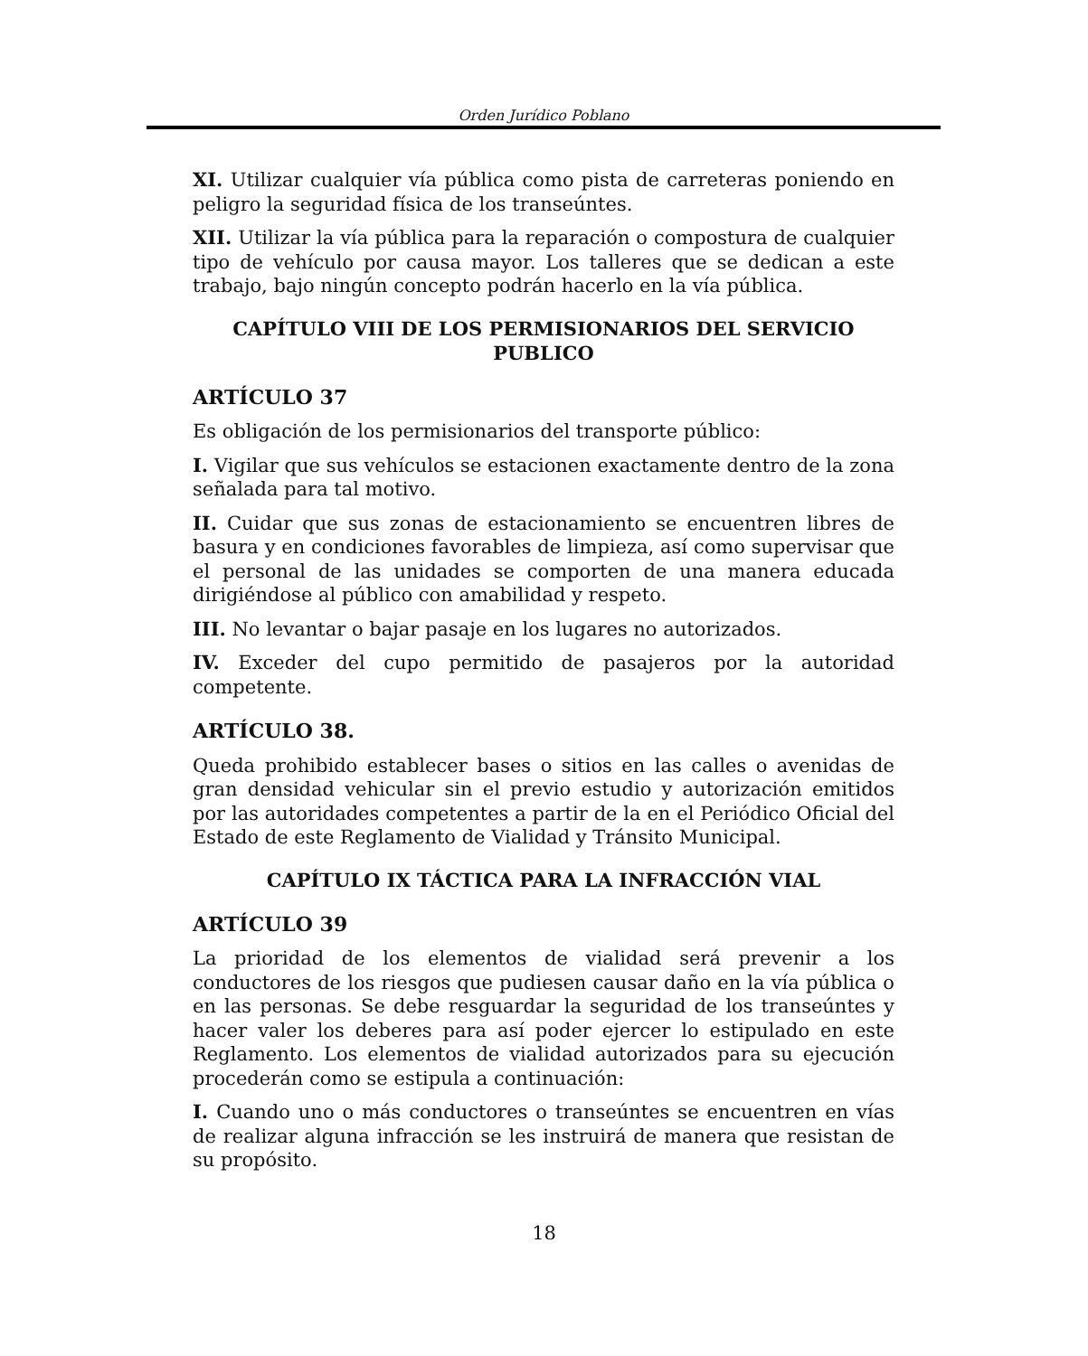Orden Jurídico Poblano
XI. Utilizar cualquier vía pública como pista de carreteras poniendo en peligro la seguridad física de los transeúntes.
XII. Utilizar la vía pública para la reparación o compostura de cualquier tipo de vehículo por causa mayor. Los talleres que se dedican a este trabajo, bajo ningún concepto podrán hacerlo en la vía pública.
CAPÍTULO VIII DE LOS PERMISIONARIOS DEL SERVICIO PUBLICO
ARTÍCULO 37
Es obligación de los permisionarios del transporte público:
I. Vigilar que sus vehículos se estacionen exactamente dentro de la zona señalada para tal motivo.
II. Cuidar que sus zonas de estacionamiento se encuentren libres de basura y en condiciones favorables de limpieza, así como supervisar que el personal de las unidades se comporten de una manera educada dirigiéndose al público con amabilidad y respeto.
III. No levantar o bajar pasaje en los lugares no autorizados.
IV. Exceder del cupo permitido de pasajeros por la autoridad competente.
ARTÍCULO 38.
Queda prohibido establecer bases o sitios en las calles o avenidas de gran densidad vehicular sin el previo estudio y autorización emitidos por las autoridades competentes a partir de la en el Periódico Oficial del Estado de este Reglamento de Vialidad y Tránsito Municipal.
CAPÍTULO IX TÁCTICA PARA LA INFRACCIÓN VIAL
ARTÍCULO 39
La prioridad de los elementos de vialidad será prevenir a los conductores de los riesgos que pudiesen causar daño en la vía pública o en las personas. Se debe resguardar la seguridad de los transeúntes y hacer valer los deberes para así poder ejercer lo estipulado en este Reglamento. Los elementos de vialidad autorizados para su ejecución procederán como se estipula a continuación:
I. Cuando uno o más conductores o transeúntes se encuentren en vías de realizar alguna infracción se les instruirá de manera que resistan de su propósito.
18